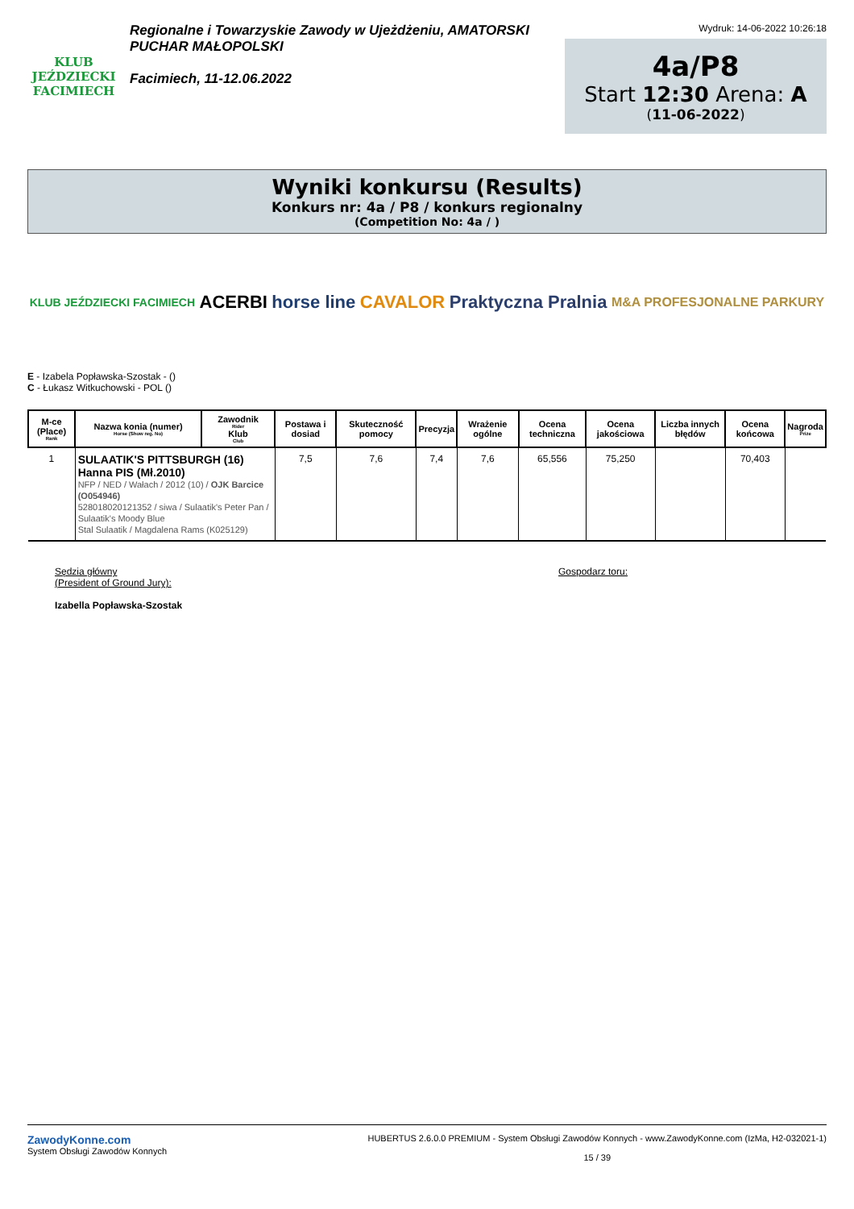KLUB JEŹDZIECKI FACIMIECH
Regionalne i Towarzyskie Zawody w Ujeżdżeniu, AMATORSKI PUCHAR MAŁOPOLSKI
Facimiech, 11-12.06.2022
Wydruk: 14-06-2022 10:26:18
4a/P8
Start 12:30 Arena: A
(11-06-2022)
Wyniki konkursu (Results)
Konkurs nr: 4a / P8 / konkurs regionalny
(Competition No: 4a / )
KLUB JEŹDZIECKI FACIMIECH ACERBI horse line CAVALOR Praktyczna Pralnia M&A PROFESJONALNE PARKURY
E - Izabela Popławska-Szostak - ()
C - Łukasz Witkuchowski - POL ()
| M-ce (Place) Rank | Nazwa konia (numer) Horse (Show reg. No) | Zawodnik Rider Klub Club | Postawa i dosiad | Skuteczność pomocy | Precyzja | Wrażenie ogólne | Ocena techniczna | Ocena jakościowa | Liczba innych błędów | Ocena końcowa | Nagroda Prize |
| --- | --- | --- | --- | --- | --- | --- | --- | --- | --- | --- | --- |
| 1 | SULAATIK'S PITTSBURGH (16) Hanna PIS (Mł.2010) NFP / NED / Wałach / 2012 (10) / OJK Barcice (O054946) 528018020121352 / siwa / Sulaatik's Peter Pan / Sulaatik's Moody Blue Stal Sulaatik / Magdalena Rams (K025129) | | 7,5 | 7,6 | 7,4 | 7,6 | 65,556 | 75,250 | | 70,403 | |
Sędzia główny
(President of Ground Jury):
Izabella Popławska-Szostak
Gospodarz toru:
ZawodyKonne.com
System Obsługi Zawodów Konnych
HUBERTUS 2.6.0.0 PREMIUM - System Obsługi Zawodów Konnych - www.ZawodyKonne.com (IzMa, H2-032021-1)
15 / 39